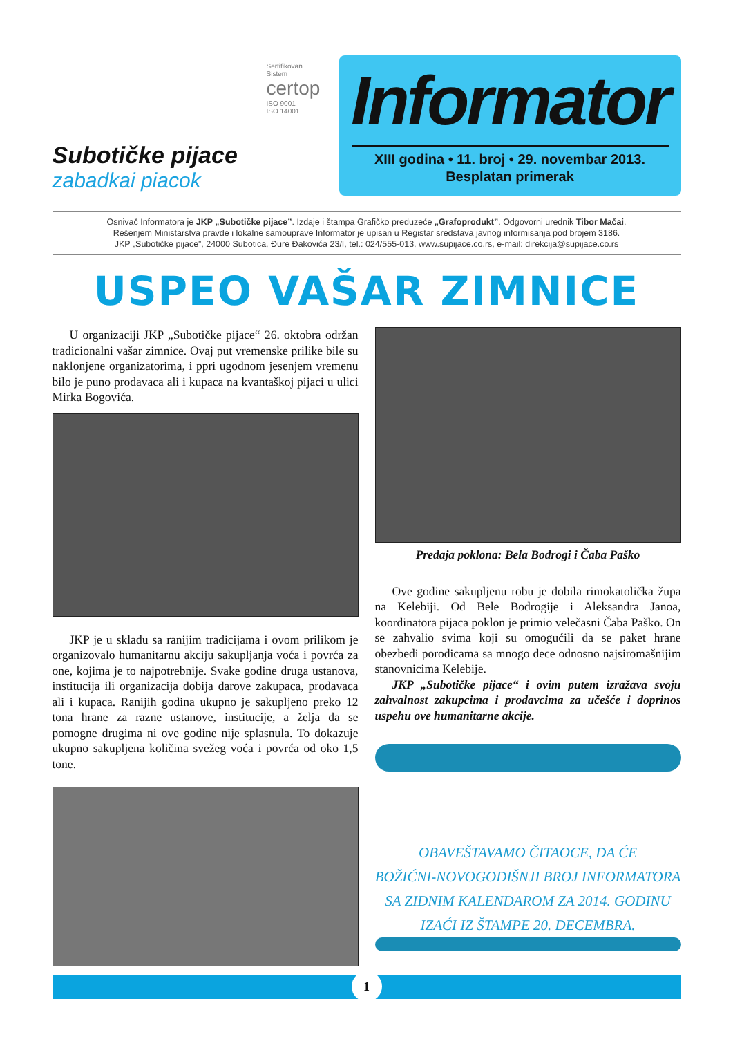Subotičke pijace
zabadkai piacok
Sertifikovan
Sistem
certop
ISO 9001
ISO 14001
Informator
XIII godina • 11. broj • 29. novembar 2013.
Besplatan primerak
Osnivač Informatora je JKP „Subotičke pijace”. Izdaje i štampa Grafičko preduzeće „Grafoprodukt”. Odgovorni urednik Tibor Mačai.
Rešenjem Ministarstva pravde i lokalne samouprave Informator je upisan u Registar sredstava javnog informisanja pod brojem 3186.
JKP „Subotičke pijace”, 24000 Subotica, Đure Đakovića 23/I, tel.: 024/555-013, www.supijace.co.rs, e-mail: direkcija@supijace.co.rs
USPEO VAŠAR ZIMNICE
U organizaciji JKP „Subotičke pijace“ 26. oktobra održan tradicionalni vašar zimnice. Ovaj put vremenske prilike bile su naklonjene organizatorima, i ppri ugodnom jesenjem vremenu bilo je puno prodavaca ali i kupaca na kvantaškoj pijaci u ulici Mirka Bogovića.
JKP je u skladu sa ranijim tradicijama i ovom prilikom je organizovalo humanitarnu akciju sakupljanja voća i povrća za one, kojima je to najpotrebnije. Svake godine druga ustanova, institucija ili organizacija dobija darove zakupaca, prodavaca ali i kupaca. Ranijih godina ukupno je sakupljeno preko 12 tona hrane za razne ustanove, institucije, a želja da se pomogne drugima ni ove godine nije splasnula. To dokazuje ukupno sakupljena količina svežeg voća i povrća od oko 1,5 tone.
Predaja poklona: Bela Bodrogi i Čaba Paško
Ove godine sakupljenu robu je dobila rimokatolička župa na Kelebiji. Od Bele Bodrogije i Aleksandra Janoa, koordinatora pijaca poklon je primio velečasni Čaba Paško. On se zahvalio svima koji su omogućili da se paket hrane obezbedi porodicama sa mnogo dece odnosno najsiromašnijim stanovnicima Kelebije.
JKP „Subotičke pijace“ i ovim putem izražava svoju zahvalnost zakupcima i prodavcima za učešće i doprinos uspehu ove humanitarne akcije.
OBAVEŠTAVAMO ČITAOCE, DA ĆE
BOŽIĆNI-NOVOGODIŠNJI BROJ INFORMATORA
SA ZIDNIM KALENDAROM ZA 2014. GODINU
IZAĆI IZ ŠTAMPE 20. DECEMBRA.
1